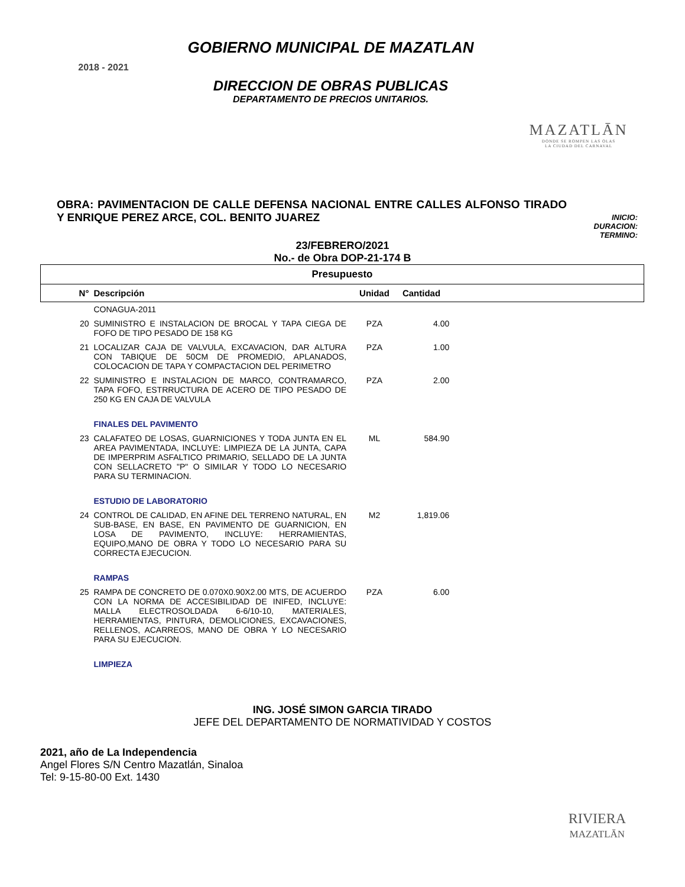2018 - 2021
GOBIERNO MUNICIPAL DE MAZATLAN
DIRECCION DE OBRAS PUBLICAS
DEPARTAMENTO DE PRECIOS UNITARIOS.
MAZATLĀN
DONDE SE ROMPEN LAS OLAS
LA CIUDAD DEL CARNAVAL
OBRA: PAVIMENTACION DE CALLE DEFENSA NACIONAL ENTRE CALLES ALFONSO TIRADO Y ENRIQUE PEREZ ARCE, COL. BENITO JUAREZ
INICIO:
DURACION:
TERMINO:
23/FEBRERO/2021
No.- de Obra DOP-21-174 B
| Presupuesto | | | | |
| --- | --- | --- | --- | --- |
| N° | Descripción | Unidad | Cantidad | |
| | CONAGUA-2011 | | | |
| 20 | SUMINISTRO E INSTALACION DE BROCAL Y TAPA CIEGA DE FOFO DE TIPO PESADO DE 158 KG | PZA | 4.00 | |
| 21 | LOCALIZAR CAJA DE VALVULA, EXCAVACION, DAR ALTURA CON TABIQUE DE 50CM DE PROMEDIO, APLANADOS, COLOCACION DE TAPA Y COMPACTACION DEL PERIMETRO | PZA | 1.00 | |
| 22 | SUMINISTRO E INSTALACION DE MARCO, CONTRAMARCO, TAPA FOFO, ESTRRUCTURA DE ACERO DE TIPO PESADO DE 250 KG EN CAJA DE VALVULA | PZA | 2.00 | |
| | FINALES DEL PAVIMENTO | | | |
| 23 | CALAFATEO DE LOSAS, GUARNICIONES Y TODA JUNTA EN EL AREA PAVIMENTADA, INCLUYE: LIMPIEZA DE LA JUNTA, CAPA DE IMPERPRIM ASFALTICO PRIMARIO, SELLADO DE LA JUNTA CON SELLACRETO "P" O SIMILAR Y TODO LO NECESARIO PARA SU TERMINACION. | ML | 584.90 | |
| | ESTUDIO DE LABORATORIO | | | |
| 24 | CONTROL DE CALIDAD, EN AFINE DEL TERRENO NATURAL, EN SUB-BASE, EN BASE, EN PAVIMENTO DE GUARNICION, EN LOSA DE PAVIMENTO, INCLUYE: HERRAMIENTAS, EQUIPO,MANO DE OBRA Y TODO LO NECESARIO PARA SU CORRECTA EJECUCION. | M2 | 1,819.06 | |
| | RAMPAS | | | |
| 25 | RAMPA DE CONCRETO DE 0.070X0.90X2.00 MTS, DE ACUERDO CON LA NORMA DE ACCESIBILIDAD DE INIFED, INCLUYE: MALLA ELECTROSOLDADA 6-6/10-10, MATERIALES, HERRAMIENTAS, PINTURA, DEMOLICIONES, EXCAVACIONES, RELLENOS, ACARREOS, MANO DE OBRA Y LO NECESARIO PARA SU EJECUCION. | PZA | 6.00 | |
| | LIMPIEZA | | | |
ING. JOSÉ SIMON GARCIA TIRADO
JEFE DEL DEPARTAMENTO DE NORMATIVIDAD Y COSTOS
2021, año de La Independencia
Angel Flores S/N Centro Mazatlán, Sinaloa
Tel: 9-15-80-00 Ext. 1430
RIVIERA
MAZATLĀN